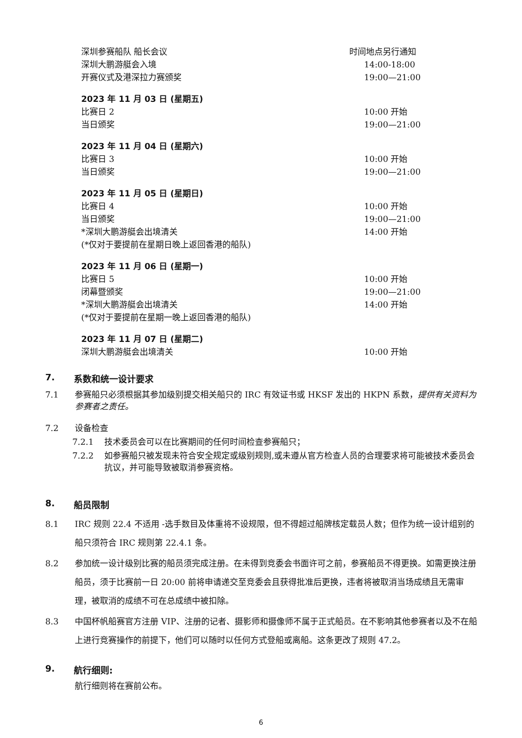深圳参赛船队 船长会议 时间地点另行通知
深圳大鹏游艇会入境 14:00-18:00
开赛仪式及港深拉力赛颁奖 19:00—21:00
2023 年 11 月 03 日 (星期五)
比赛日 2 10:00 开始
当日颁奖 19:00—21:00
2023 年 11 月 04 日 (星期六)
比赛日 3 10:00 开始
当日颁奖 19:00—21:00
2023 年 11 月 05 日 (星期日)
比赛日 4 10:00 开始
当日颁奖 19:00—21:00
*深圳大鹏游艇会出境清关 14:00 开始
(*仅对于要提前在星期日晚上返回香港的船队)
2023 年 11 月 06 日 (星期一)
比赛日 5 10:00 开始
闭幕暨颁奖 19:00—21:00
*深圳大鹏游艇会出境清关 14:00 开始
(*仅对于要提前在星期一晚上返回香港的船队)
2023 年 11 月 07 日 (星期二)
深圳大鹏游艇会出境清关 10:00 开始
7. 系数和统一设计要求
7.1 参赛船只必须根据其参加级别提交相关船只的 IRC 有效证书或 HKSF 发出的 HKPN 系数，提供有关资料为参赛者之责任。
7.2 设备检查
7.2.1 技术委员会可以在比赛期间的任何时间检查参赛船只；
7.2.2 如参赛船只被发现未符合安全规定或级别规则,或未遵从官方检查人员的合理要求将可能被技术委员会抗议，并可能导致被取消参赛资格。
8. 船员限制
8.1 IRC 规则 22.4 不适用 -选手数目及体重将不设规限，但不得超过船牌核定载员人数；但作为统一设计组别的船只须符合 IRC 规则第 22.4.1 条。
8.2 参加统一设计级别比赛的船员须完成注册。在未得到竞委会书面许可之前，参赛船员不得更换。如需更换注册船员，须于比赛前一日 20:00 前将申请递交至竞委会且获得批准后更换，违者将被取消当场成绩且无需审理，被取消的成绩不可在总成绩中被扣除。
8.3 中国杯帆船赛官方注册 VIP、注册的记者、摄影师和摄像师不属于正式船员。在不影响其他参赛者以及不在船上进行竞赛操作的前提下，他们可以随时以任何方式登船或离船。这条更改了规则 47.2。
9. 航行细则:
航行细则将在赛前公布。
6